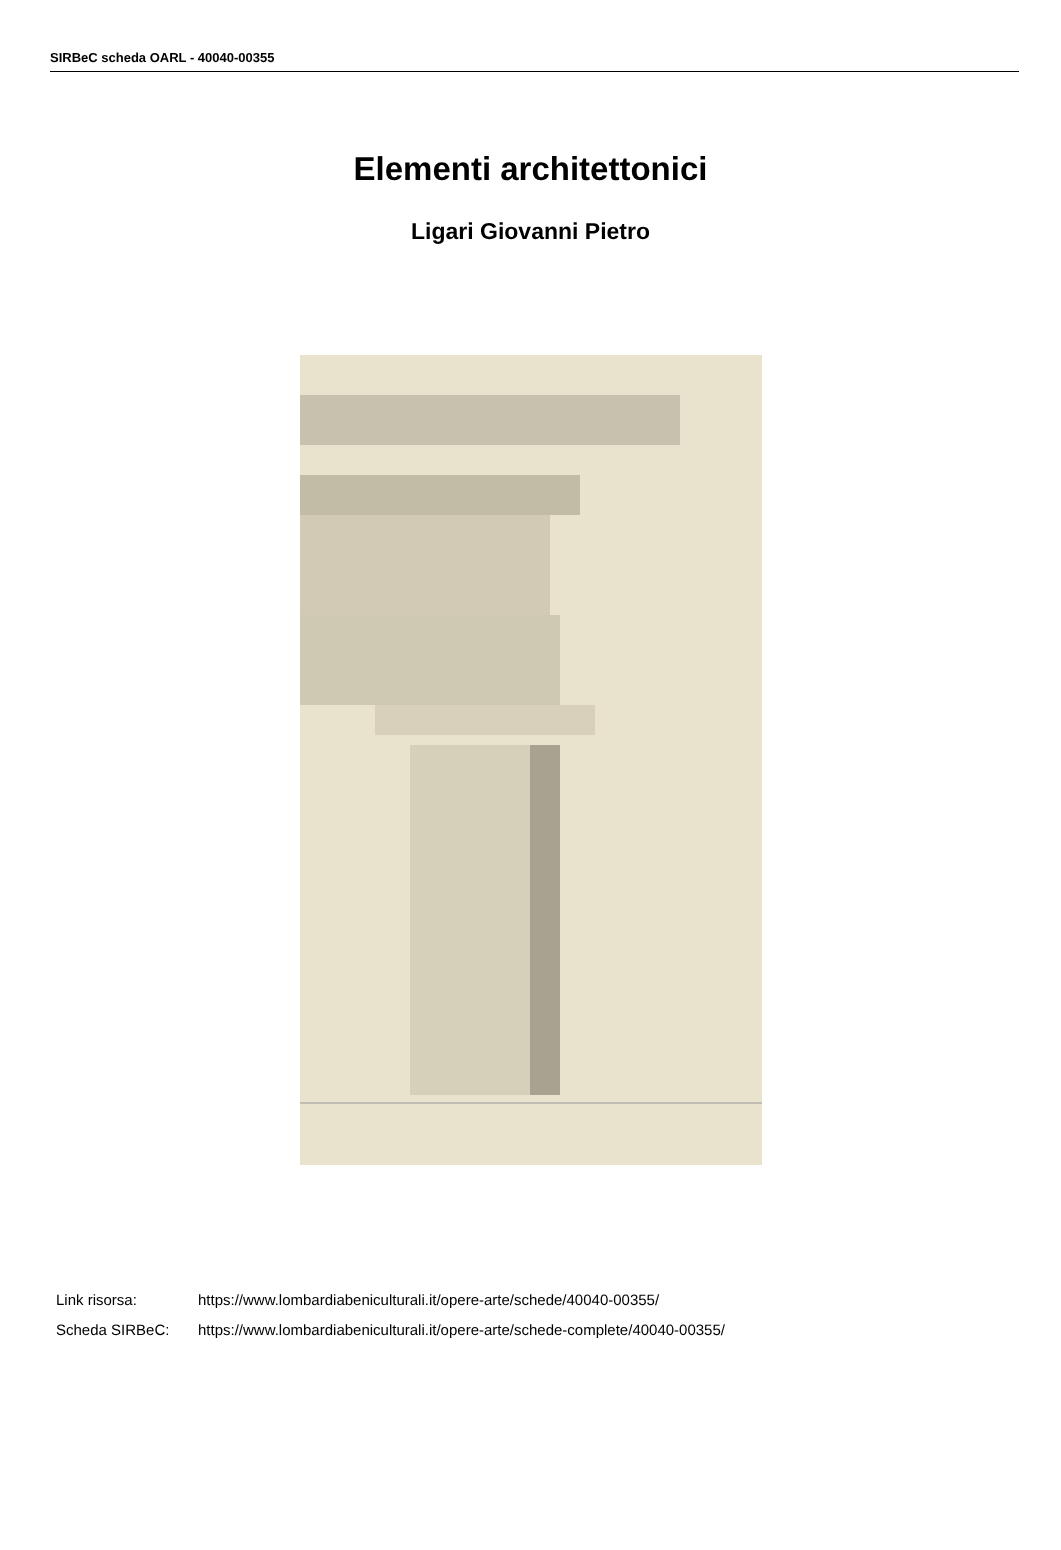SIRBeC scheda OARL - 40040-00355
Elementi architettonici
Ligari Giovanni Pietro
Link risorsa: https://www.lombardiabeniculturali.it/opere-arte/schede/40040-00355/
Scheda SIRBeC: https://www.lombardiabeniculturali.it/opere-arte/schede-complete/40040-00355/